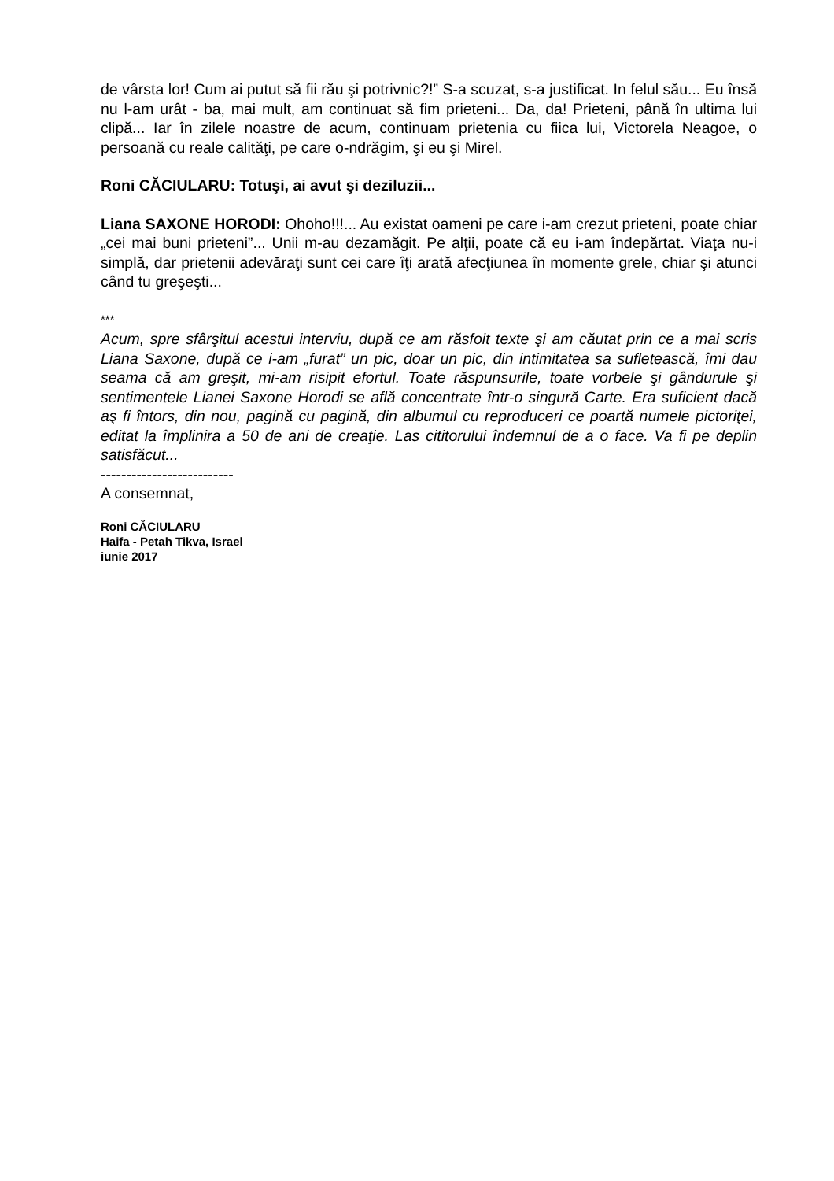de vârsta lor! Cum ai putut să fii rău şi potrivnic?!” S-a scuzat, s-a justificat. In felul său... Eu însă nu l-am urât - ba, mai mult, am continuat să fim prieteni... Da, da! Prieteni, până în ultima lui clipă... Iar în zilele noastre de acum, continuam prietenia cu fiica lui, Victorela Neagoe, o persoană cu reale calităţi, pe care o-ndrăgim, şi eu şi Mirel.
Roni CĂCIULARU: Totuşi, ai avut şi deziluzii...
Liana SAXONE HORODI: Ohoho!!!... Au existat oameni pe care i-am crezut prieteni, poate chiar „cei mai buni prieteni”... Unii m-au dezamăgit. Pe alţii, poate că eu i-am îndepărtat. Viaţa nu-i simplă, dar prietenii adevăraţi sunt cei care îţi arată afecţiunea în momente grele, chiar şi atunci când tu greşeşti...
***
Acum, spre sfârşitul acestui interviu, după ce am răsfoit texte şi am căutat prin ce a mai scris Liana Saxone, după ce i-am „furat” un pic, doar un pic, din intimitatea sa sufletească, îmi dau seama că am greşit, mi-am risipit efortul. Toate răspunsurile, toate vorbele şi gândurule şi sentimentele Lianei Saxone Horodi se află concentrate într-o singură Carte. Era suficient dacă aş fi întors, din nou, pagină cu pagină, din albumul cu reproduceri ce poartă numele pictoriţei, editat la împlinira a 50 de ani de creaţie. Las cititorului îndemnul de a o face. Va fi pe deplin satisfăcut...
--------------------------
A consemnat,
Roni CĂCIULARU
Haifa - Petah Tikva, Israel
iunie 2017